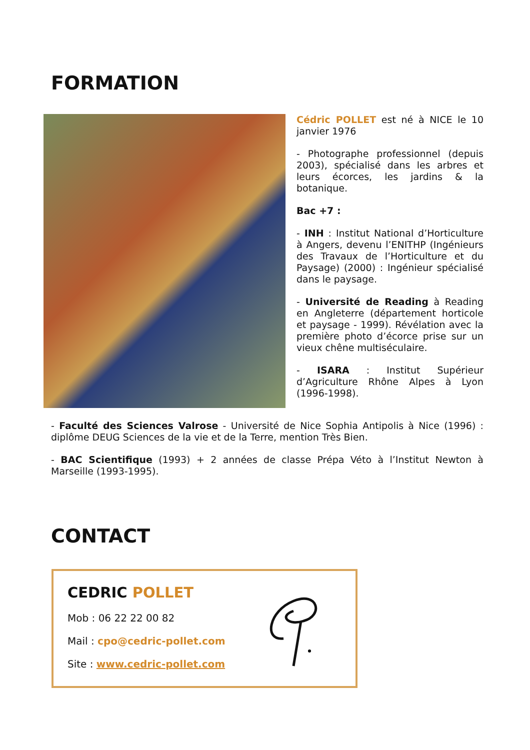FORMATION
Cédric POLLET est né à NICE le 10 janvier 1976
- Photographe professionnel (depuis 2003), spécialisé dans les arbres et leurs écorces, les jardins & la botanique.
Bac +7 :
- INH : Institut National d’Horticulture à Angers, devenu l’ENITHP (Ingénieurs des Travaux de l’Horticulture et du Paysage) (2000) : Ingénieur spécialisé dans le paysage.
- Université de Reading à Reading en Angleterre (département horticole et paysage - 1999). Révélation avec la première photo d’écorce prise sur un vieux chêne multiséculaire.
- ISARA : Institut Supérieur d’Agriculture Rhône Alpes à Lyon (1996-1998).
- Faculté des Sciences Valrose - Université de Nice Sophia Antipolis à Nice (1996) : diplôme DEUG Sciences de la vie et de la Terre, mention Très Bien.
- BAC Scientifique (1993) + 2 années de classe Prépa Véto à l’Institut Newton à Marseille (1993-1995).
CONTACT
CEDRIC POLLET
Mob : 06 22 22 00 82
Mail : cpo@cedric-pollet.com
Site : www.cedric-pollet.com